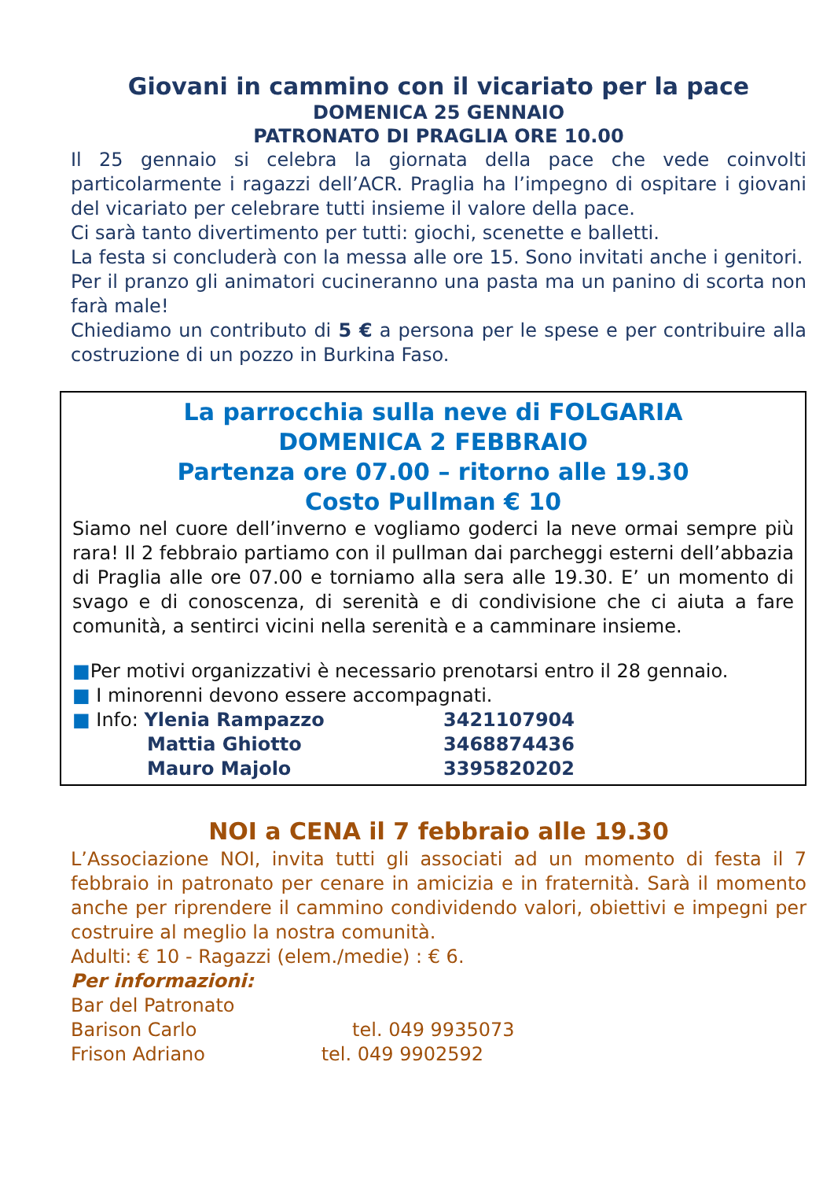Giovani in cammino con il vicariato per la pace
DOMENICA 25 GENNAIO
PATRONATO DI PRAGLIA ORE 10.00
Il 25 gennaio si celebra la giornata della pace che vede coinvolti particolarmente i ragazzi dell’ACR. Praglia ha l’impegno di ospitare i giovani del vicariato per celebrare tutti insieme il valore della pace.
Ci sarà tanto divertimento per tutti: giochi, scenette e balletti.
La festa si concluderà con la messa alle ore 15. Sono invitati anche i genitori.
Per il pranzo gli animatori cucineranno una pasta ma un panino di scorta non farà male!
Chiediamo un contributo di 5 € a persona per le spese e per contribuire alla costruzione di un pozzo in Burkina Faso.
La parrocchia sulla neve di FOLGARIA
DOMENICA 2 FEBBRAIO
Partenza ore 07.00 – ritorno alle 19.30
Costo Pullman € 10
Siamo nel cuore dell’inverno e vogliamo goderci la neve ormai sempre più rara! Il 2 febbraio partiamo con il pullman dai parcheggi esterni dell’abbazia di Praglia alle ore 07.00 e torniamo alla sera alle 19.30. E’ un momento di svago e di conoscenza, di serenità e di condivisione che ci aiuta a fare comunità, a sentirci vicini nella serenità e a camminare insieme.
■Per motivi organizzativi è necessario prenotarsi entro il 28 gennaio.
■ I minorenni devono essere accompagnati.
| ■ Info: Ylenia Rampazzo | 3421107904 |
| Mattia Ghiotto | 3468874436 |
| Mauro Majolo | 3395820202 |
NOI a CENA il 7 febbraio alle 19.30
L’Associazione NOI, invita tutti gli associati ad un momento di festa il 7 febbraio in patronato per cenare in amicizia e in fraternità. Sarà il momento anche per riprendere il cammino condividendo valori, obiettivi e impegni per costruire al meglio la nostra comunità.
Adulti: € 10 - Ragazzi (elem./medie) : € 6.
Per informazioni:
Bar del Patronato
Barison Carlo tel. 049 9935073
Frison Adriano tel. 049 9902592